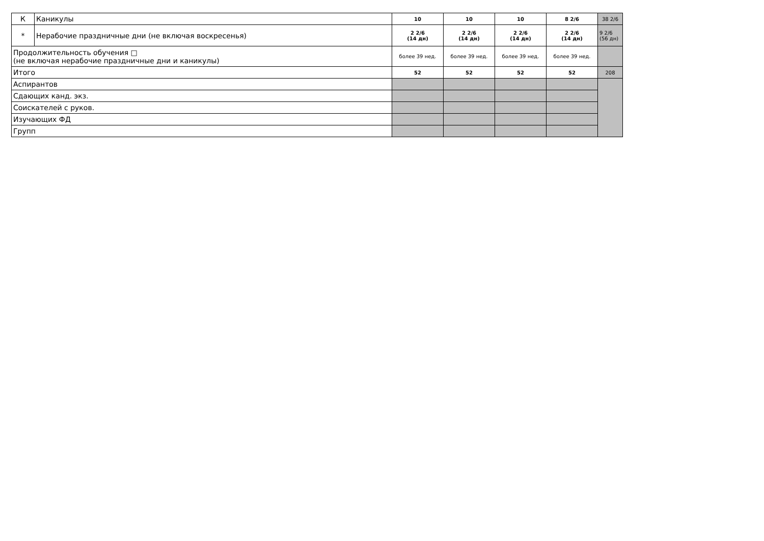| К | Каникулы | 10 | 10 | 10 | 8 2/6 | 38 2/6 |
| * | Нерабочие праздничные дни (не включая воскресенья) | 2 2/6 (14 дн) | 2 2/6 (14 дн) | 2 2/6 (14 дн) | 2 2/6 (14 дн) | 9 2/6 (56 дн) |
| Продолжительность обучения □ (не включая нерабочие праздничные дни и каникулы) | | более 39 нед. | более 39 нед. | более 39 нед. | более 39 нед. | |
| Итого | | 52 | 52 | 52 | 52 | 208 |
| Аспирантов | | | | | | |
| Сдающих канд. экз. | | | | | | |
| Соискателей с руков. | | | | | | |
| Изучающих ФД | | | | | | |
| Групп | | | | | | |